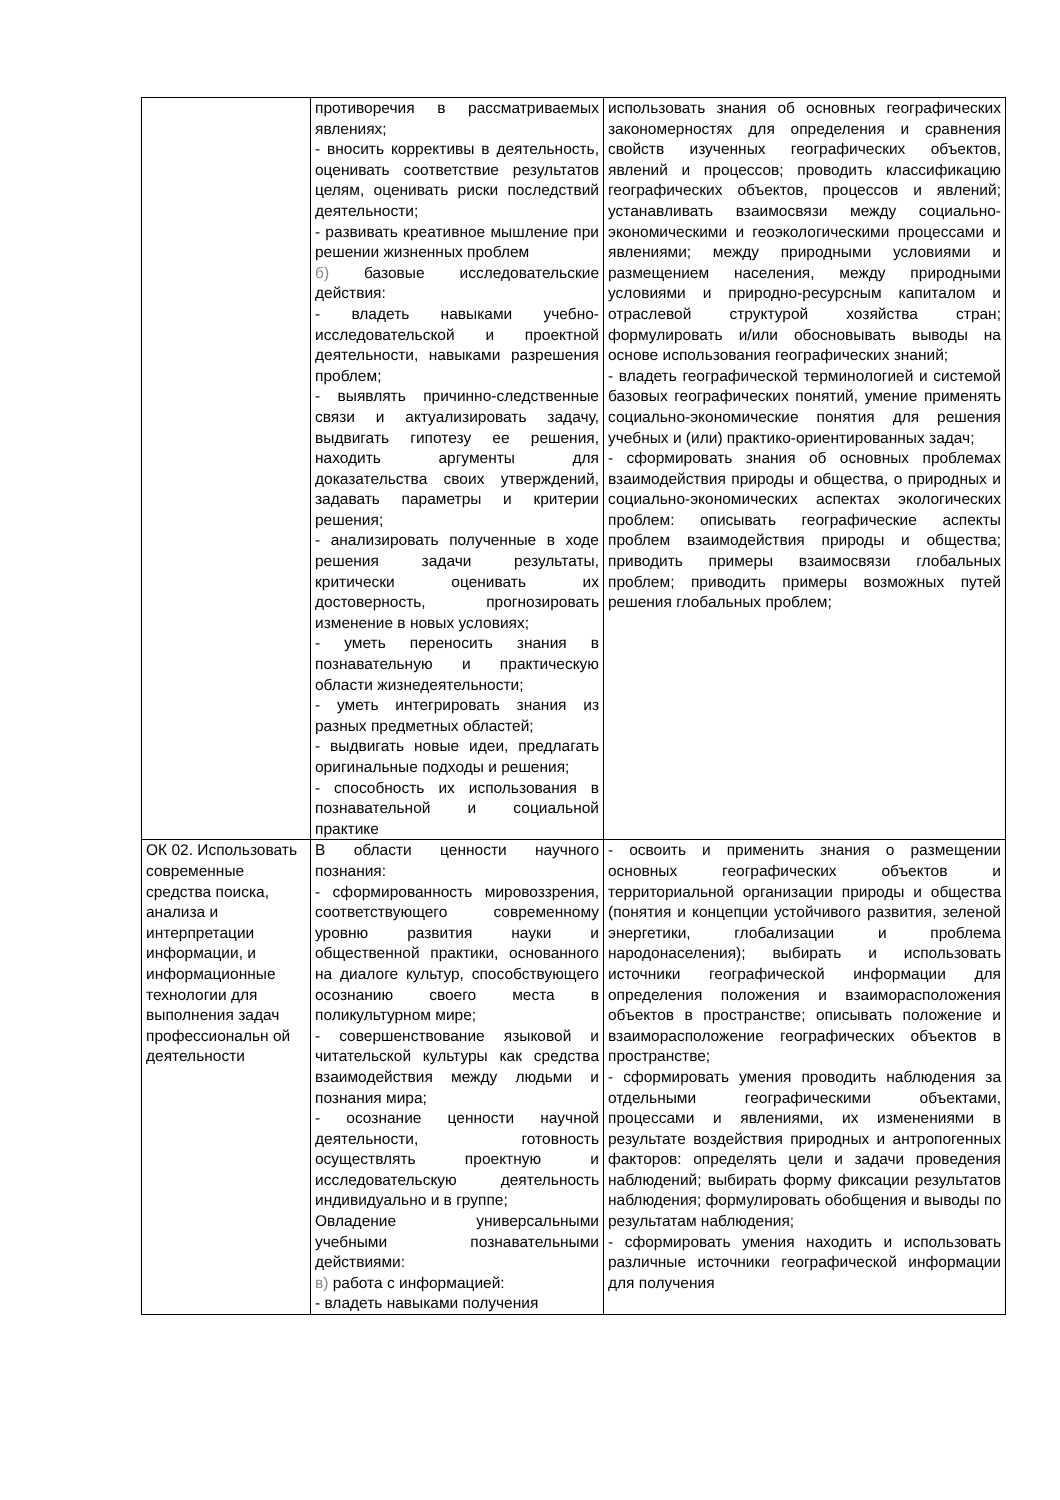| | противоречия в рассматриваемых явлениях; - вносить коррективы в деятельность, оценивать соответствие результатов целям, оценивать риски последствий деятельности; - развивать креативное мышление при решении жизненных проблем б) базовые исследовательские действия: - владеть навыками учебно-исследовательской и проектной деятельности, навыками разрешения проблем; - выявлять причинно-следственные связи и актуализировать задачу, выдвигать гипотезу ее решения, находить аргументы для доказательства своих утверждений, задавать параметры и критерии решения; - анализировать полученные в ходе решения задачи результаты, критически оценивать их достоверность, прогнозировать изменение в новых условиях; - уметь переносить знания в познавательную и практическую области жизнедеятельности; - уметь интегрировать знания из разных предметных областей; - выдвигать новые идеи, предлагать оригинальные подходы и решения; - способность их использования в познавательной и социальной практике | использовать знания об основных географических закономерностях для определения и сравнения свойств изученных географических объектов, явлений и процессов; проводить классификацию географических объектов, процессов и явлений; устанавливать взаимосвязи между социально-экономическими и геоэкологическими процессами и явлениями; между природными условиями и размещением населения, между природными условиями и природно-ресурсным капиталом и отраслевой структурой хозяйства стран; формулировать и/или обосновывать выводы на основе использования географических знаний; - владеть географической терминологией и системой базовых географических понятий, умение применять социально-экономические понятия для решения учебных и (или) практико-ориентированных задач; - сформировать знания об основных проблемах взаимодействия природы и общества, о природных и социально-экономических аспектах экологических проблем: описывать географические аспекты проблем взаимодействия природы и общества; приводить примеры взаимосвязи глобальных проблем; приводить примеры возможных путей решения глобальных проблем; |
| ОК 02. Использовать современные средства поиска, анализа и интерпретации информации, и информационные технологии для выполнения задач профессиональн ой деятельности | В области ценности научного познания: - сформированность мировоззрения, соответствующего современному уровню развития науки и общественной практики, основанного на диалоге культур, способствующего осознанию своего места в поликультурном мире; - совершенствование языковой и читательской культуры как средства взаимодействия между людьми и познания мира; - осознание ценности научной деятельности, готовность осуществлять проектную и исследовательскую деятельность индивидуально и в группе; Овладение универсальными учебными познавательными действиями: в) работа с информацией: - владеть навыками получения | - освоить и применить знания о размещении основных географических объектов и территориальной организации природы и общества (понятия и концепции устойчивого развития, зеленой энергетики, глобализации и проблема народонаселения); выбирать и использовать источники географической информации для определения положения и взаиморасположения объектов в пространстве; описывать положение и взаиморасположение географических объектов в пространстве; - сформировать умения проводить наблюдения за отдельными географическими объектами, процессами и явлениями, их изменениями в результате воздействия природных и антропогенных факторов: определять цели и задачи проведения наблюдений; выбирать форму фиксации результатов наблюдения; формулировать обобщения и выводы по результатам наблюдения; - сформировать умения находить и использовать различные источники географической информации для получения |